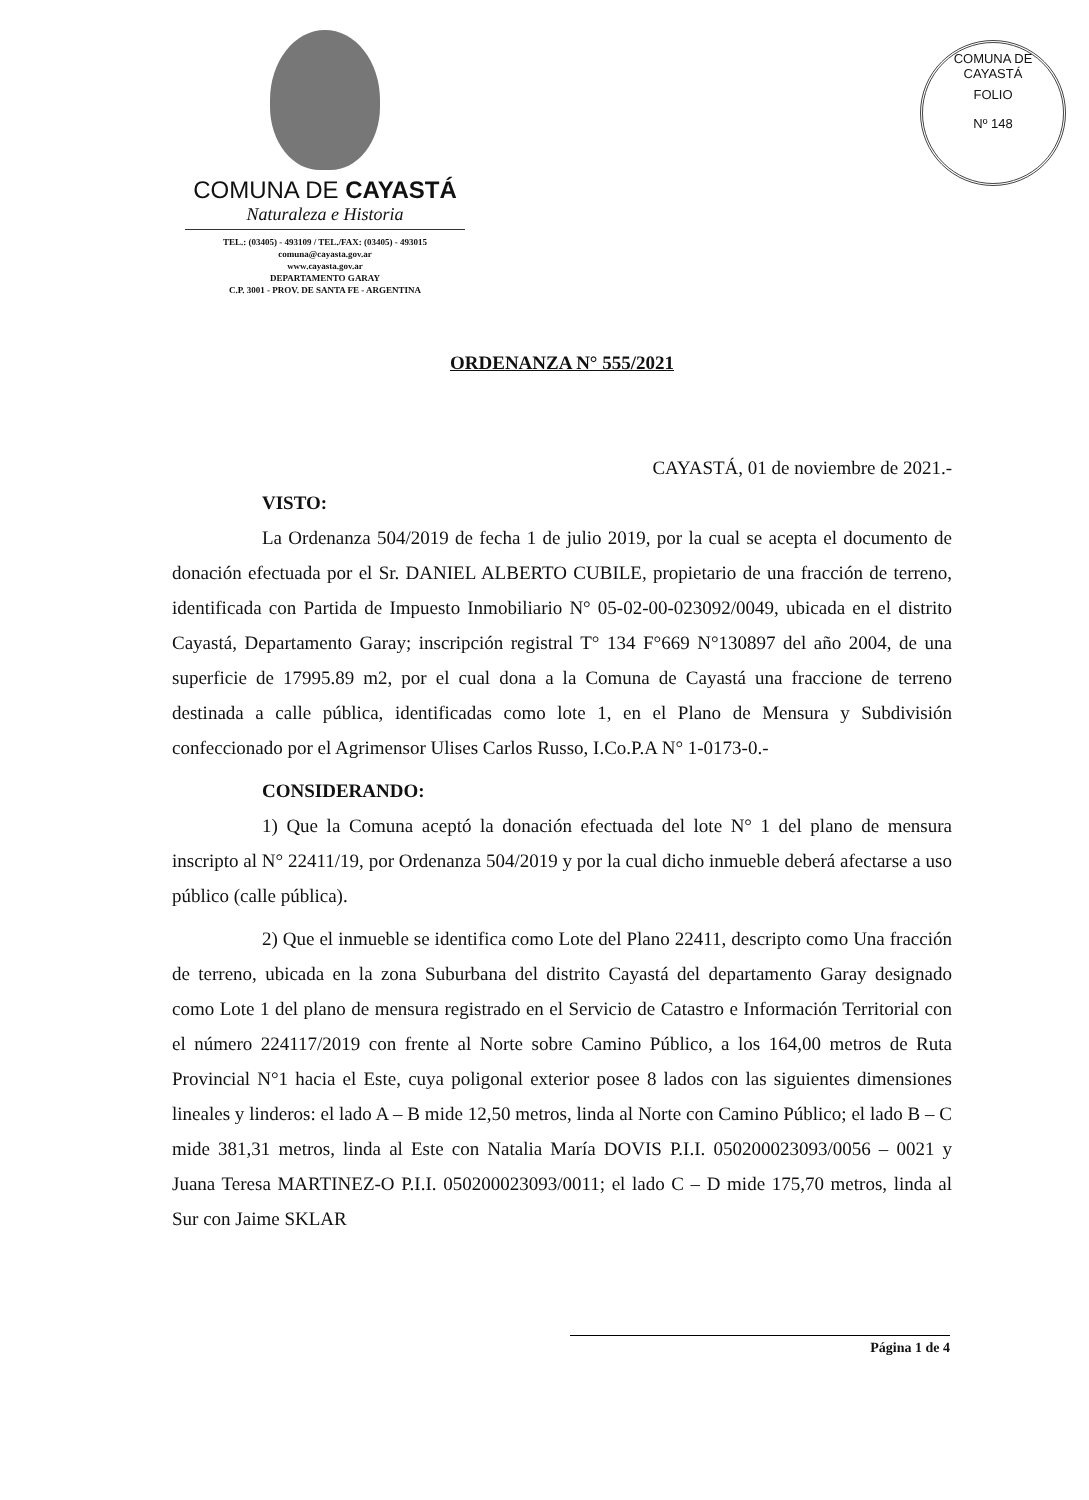COMUNA DE CAYASTÁ
Naturaleza e Historia
TEL.: (03405) - 493109 / TEL./FAX: (03405) - 493015
comuna@cayasta.gov.ar
www.cayasta.gov.ar
DEPARTAMENTO GARAY
C.P. 3001 - PROV. DE SANTA FE - ARGENTINA
COMUNA DE CAYASTÁ
FOLIO
Nº 148
ORDENANZA N° 555/2021
CAYASTÁ, 01 de noviembre de 2021.-
VISTO:
La Ordenanza 504/2019 de fecha 1 de julio 2019, por la cual se acepta el documento de donación efectuada por el Sr. DANIEL ALBERTO CUBILE, propietario de una fracción de terreno, identificada con Partida de Impuesto Inmobiliario N° 05-02-00-023092/0049, ubicada en el distrito Cayastá, Departamento Garay; inscripción registral T° 134 F°669 N°130897 del año 2004, de una superficie de 17995.89 m2, por el cual dona a la Comuna de Cayastá una fraccione de terreno destinada a calle pública, identificadas como lote 1, en el Plano de Mensura y Subdivisión confeccionado por el Agrimensor Ulises Carlos Russo, I.Co.P.A N° 1-0173-0.-
CONSIDERANDO:
1) Que la Comuna aceptó la donación efectuada del lote N° 1 del plano de mensura inscripto al N° 22411/19, por Ordenanza 504/2019 y por la cual dicho inmueble deberá afectarse a uso público (calle pública).
2) Que el inmueble se identifica como Lote del Plano 22411, descripto como Una fracción de terreno, ubicada en la zona Suburbana del distrito Cayastá del departamento Garay designado como Lote 1 del plano de mensura registrado en el Servicio de Catastro e Información Territorial con el número 224117/2019 con frente al Norte sobre Camino Público, a los 164,00 metros de Ruta Provincial N°1 hacia el Este, cuya poligonal exterior posee 8 lados con las siguientes dimensiones lineales y linderos: el lado A – B mide 12,50 metros, linda al Norte con Camino Público; el lado B – C mide 381,31 metros, linda al Este con Natalia María DOVIS P.I.I. 050200023093/0056 – 0021 y Juana Teresa MARTINEZ-O P.I.I. 050200023093/0011; el lado C – D mide 175,70 metros, linda al Sur con Jaime SKLAR
Página 1 de 4